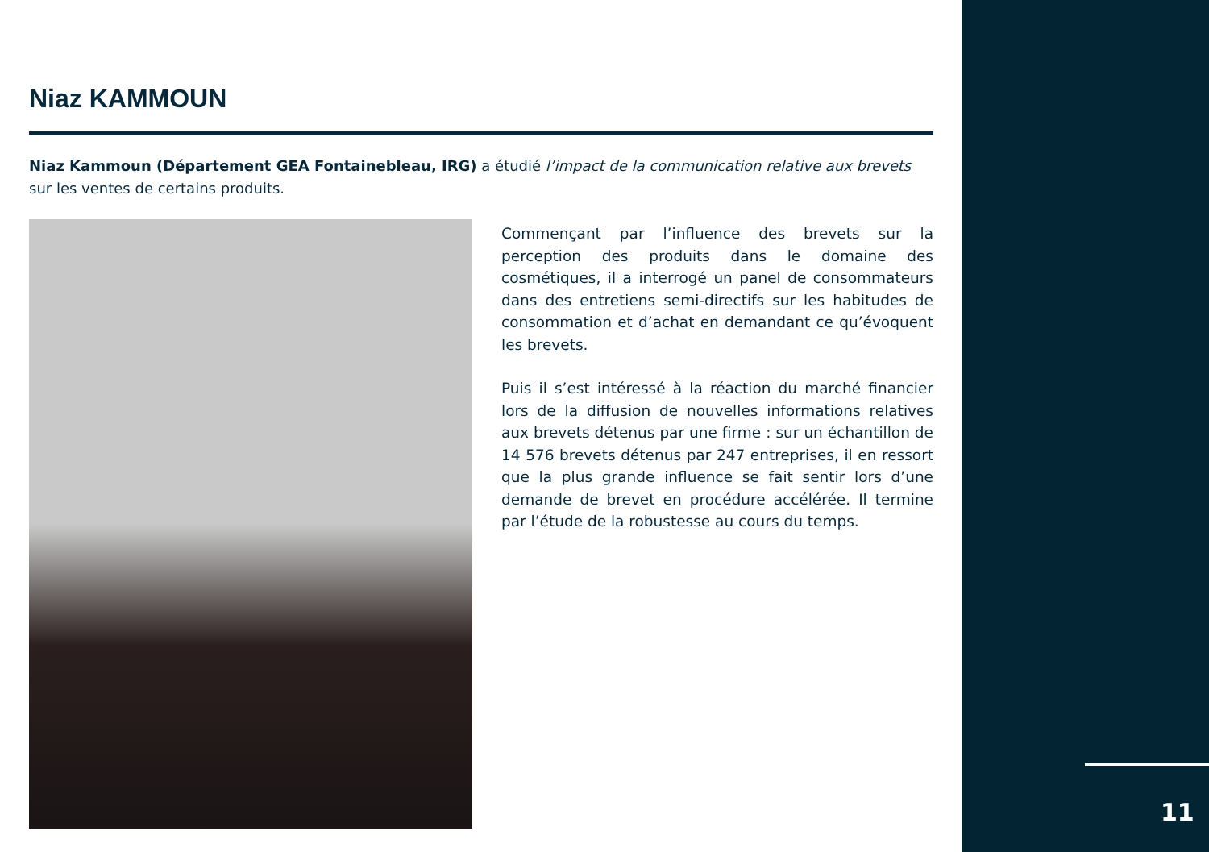11
Niaz KAMMOUN
Niaz Kammoun (Département GEA Fontainebleau, IRG) a étudié l’impact de la communication relative aux brevets sur les ventes de certains produits.
Commençant par l’influence des brevets sur la perception des produits dans le domaine des cosmétiques, il a interrogé un panel de consommateurs dans des entretiens semi-directifs sur les habitudes de consommation et d’achat en demandant ce qu’évoquent les brevets.
Puis il s’est intéressé à la réaction du marché financier lors de la diffusion de nouvelles informations relatives aux brevets détenus par une firme : sur un échantillon de 14 576 brevets détenus par 247 entreprises, il en ressort que la plus grande influence se fait sentir lors d’une demande de brevet en procédure accélérée. Il termine par l’étude de la robustesse au cours du temps.